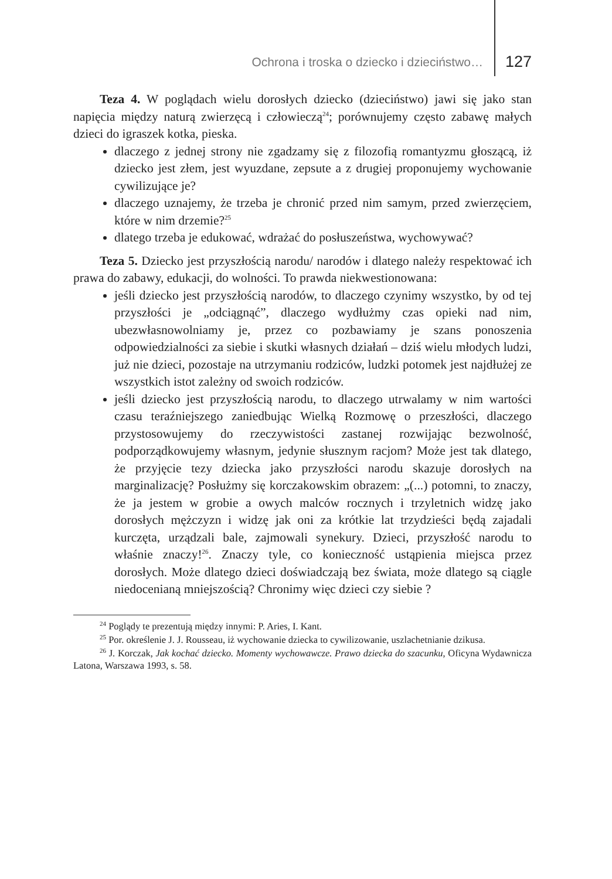Ochrona i troska o dziecko i dzieciństwo… 127
Teza 4. W poglądach wielu dorosłych dziecko (dzieciństwo) jawi się jako stan napięcia między naturą zwierzęcą i człowieczą<sup>24</sup>; porównujemy często zabawę małych dzieci do igraszek kotka, pieska.
dlaczego z jednej strony nie zgadzamy się z filozofią romantyzmu głoszącą, iż dziecko jest złem, jest wyuzdane, zepsute a z drugiej proponujemy wychowanie cywilizujące je?
dlaczego uznajemy, że trzeba je chronić przed nim samym, przed zwierzęciem, które w nim drzemie?<sup>25</sup>
dlatego trzeba je edukować, wdrażać do posłuszeństwa, wychowywać?
Teza 5. Dziecko jest przyszłością narodu/ narodów i dlatego należy respektować ich prawa do zabawy, edukacji, do wolności. To prawda niekwestionowana:
jeśli dziecko jest przyszłością narodów, to dlaczego czynimy wszystko, by od tej przyszłości je „odciągnąć”, dlaczego wydłużmy czas opieki nad nim, ubezwłasnowolniamy je, przez co pozbawiamy je szans ponoszenia odpowiedzialności za siebie i skutki własnych działań – dziś wielu młodych ludzi, już nie dzieci, pozostaje na utrzymaniu rodziców, ludzki potomek jest najdłużej ze wszystkich istot zależny od swoich rodziców.
jeśli dziecko jest przyszłością narodu, to dlaczego utrwalamy w nim wartości czasu teraźniejszego zaniedbując Wielką Rozmowę o przeszłości, dlaczego przystosowujemy do rzeczywistości zastanej rozwijając bezwolność, podporządkowujemy własnym, jedynie słusznym racjom? Może jest tak dlatego, że przyjęcie tezy dziecka jako przyszłości narodu skazuje dorosłych na marginalizację? Posłużmy się korczakowskim obrazem: „(...) potomni, to znaczy, że ja jestem w grobie a owych malców rocznych i trzyletnich widzę jako dorosłych mężczyzn i widzę jak oni za krótkie lat trzydzieści będą zajadali kurczęta, urządzali bale, zajmowali synekury. Dzieci, przyszłość narodu to właśnie znaczy!<sup>26</sup>. Znaczy tyle, co konieczność ustąpienia miejsca przez dorosłych. Może dlatego dzieci doświadczają bez świata, może dlatego są ciągle niedocenianą mniejszością? Chronimy więc dzieci czy siebie ?
<sup>24</sup> Poglądy te prezentują między innymi: P. Aries, I. Kant.
<sup>25</sup> Por. określenie J. J. Rousseau, iż wychowanie dziecka to cywilizowanie, uszlachetnianie dzikusa.
<sup>26</sup> J. Korczak, Jak kochać dziecko. Momenty wychowawcze. Prawo dziecka do szacunku, Oficyna Wydawnicza Latona, Warszawa 1993, s. 58.